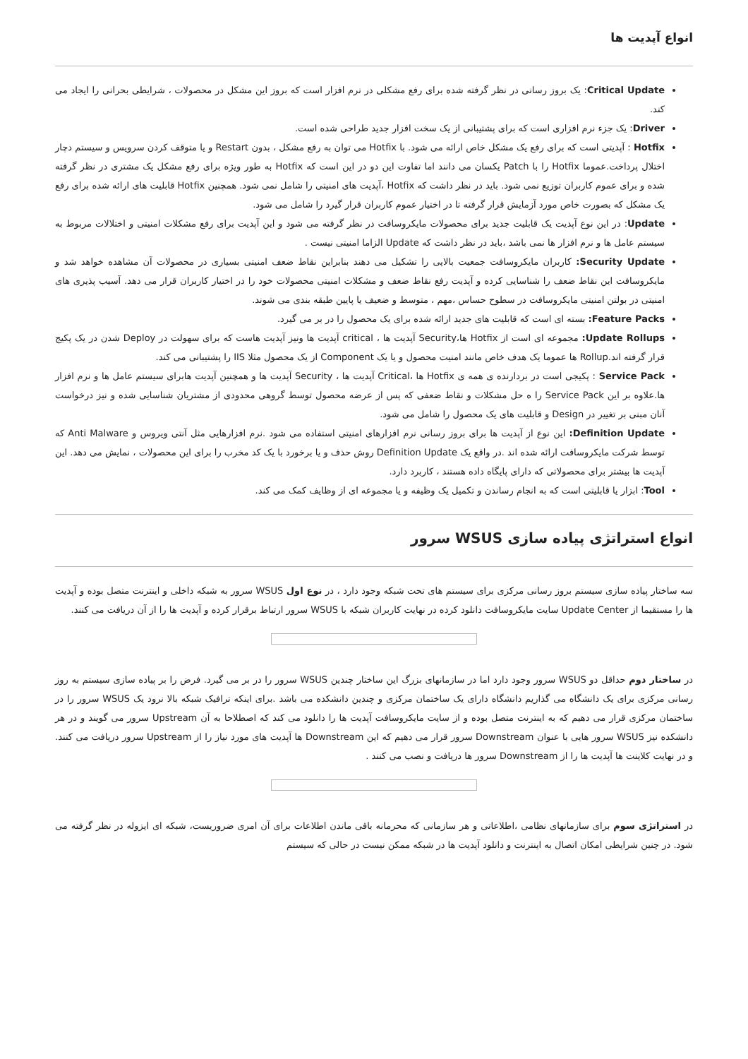انواع آپدیت ها
Critical Update: یک بروز رسانی در نظر گرفته شده برای رفع مشکلی در نرم افزار است که بروز این مشکل در محصولات ، شرایطی بحرانی را ایجاد می کند.
Driver: یک جزء نرم افزاری است که برای پشتیبانی از یک سخت افزار جدید طراحی شده است.
Hotfix : آپدیتی است که برای رفع یک مشکل خاص ارائه می شود. با Hotfix می توان به رفع مشکل ، بدون Restart و یا متوقف کردن سرویس و سیستم دچار اختلال پرداخت.عموما Hotfix را با Patch یکسان می دانند اما تفاوت این دو در این است که Hotfix به طور ویژه برای رفع مشکل یک مشتری در نظر گرفته شده و برای عموم کاربران توزیع نمی شود. باید در نظر داشت که Hotfix ،آپدیت های امنیتی را شامل نمی شود. همچنین Hotfix قابلیت های ارائه شده برای رفع یک مشکل که بصورت خاص مورد آزمایش قرار گرفته تا در اختیار عموم کاربران قرار گیرد را شامل می شود.
Update: در این نوع آپدیت یک قابلیت جدید برای محصولات مایکروسافت در نظر گرفته می شود و این آپدیت برای رفع مشکلات امنیتی و اختلالات مربوط به سیستم عامل ها و نرم افزار ها نمی باشد ،باید در نظر داشت که Update الزاما امنیتی نیست .
Security Update: کاربران مایکروسافت جمعیت بالایی را تشکیل می دهند بنابراین نقاط ضعف امنیتی بسیاری در محصولات آن مشاهده خواهد شد و مایکروسافت این نقاط ضعف را شناسایی کرده و آپدیت رفع نقاط ضعف و مشکلات امنیتی محصولات خود را در اختیار کاربران قرار می دهد. آسیب پذیری های امنیتی در بولتن امنیتی مایکروسافت در سطوح حساس ،مهم ، متوسط و ضعیف یا پایین طبقه بندی می شوند.
Feature Packs: بسته ای است که قابلیت های جدید ارائه شده برای یک محصول را در بر می گیرد.
Update Rollups: مجموعه ای است از Hotfix ها،Security آپدیت ها ، critical آپدیت ها ونیز آپدیت هاست که برای سهولت در Deploy شدن در یک پکیج قرار گرفته اند.Rollup ها عموما یک هدف خاص مانند امنیت محصول و یا یک Component از یک محصول مثلا IIS را پشتیبانی می کند.
Service Pack : پکیجی است در بردارنده ی همه ی Hotfix ها ،Critical آپدیت ها ، Security آپدیت ها و همچنین آپدیت هابرای سیستم عامل ها و نرم افزار ها.علاوه بر این Service Pack را ه حل مشکلات و نقاط ضعفی که پس از عرضه محصول توسط گروهی محدودی از مشتریان شناسایی شده و نیز درخواست آنان مبنی بر تغییر در Design و قابلیت های یک محصول را شامل می شود.
Definition Update: این نوع از آپدیت ها برای بروز رسانی نرم افزارهای امنیتی استفاده می شود .نرم افزارهایی مثل آنتی ویروس و Anti Malware که توسط شرکت مایکروسافت ارائه شده اند .در واقع یک Definition Update روش حذف و یا برخورد با یک کد مخرب را برای این محصولات ، نمایش می دهد. این آپدیت ها بیشتر برای محصولاتی که دارای پایگاه داده هستند ، کاربرد دارد.
Tool: ابزار یا قابلیتی است که به انجام رساندن و تکمیل یک وظیفه و یا مجموعه ای از وظایف کمک می کند.
انواع استراتژی پیاده سازی WSUS سرور
سه ساختار پیاده سازی سیستم بروز رسانی مرکزی برای سیستم های تحت شبکه وجود دارد ، در نوع اول WSUS سرور به شبکه داخلی و اینترنت متصل بوده و آپدیت ها را مستقیما از Update Center سایت مایکروسافت دانلود کرده در نهایت کاربران شبکه با WSUS سرور ارتباط برقرار کرده و آپدیت ها را از آن دریافت می کنند.
در ساختار دوم حداقل دو WSUS سرور وجود دارد اما در سازمانهای بزرگ این ساختار چندین WSUS سرور را در بر می گیرد. فرض را بر پیاده سازی سیستم به روز رسانی مرکزی برای یک دانشگاه می گذاریم دانشگاه دارای یک ساختمان مرکزی و چندین دانشکده می باشد .برای اینکه ترافیک شبکه بالا نرود یک WSUS سرور را در ساختمان مرکزی قرار می دهیم که به اینترنت متصل بوده و از سایت مایکروسافت آپدیت ها را دانلود می کند که اصطلاحا به آن Upstream سرور می گویند و در هر دانشکده نیز WSUS سرور هایی با عنوان Downstream سرور قرار می دهیم که این Downstream ها آپدیت های مورد نیاز را از Upstream سرور دریافت می کنند. و در نهایت کلاینت ها آپدیت ها را از Downstream سرور ها دریافت و نصب می کنند .
در استراتژی سوم برای سازمانهای نظامی ،اطلاعاتی و هر سازمانی که محرمانه باقی ماندن اطلاعات برای آن امری ضروریست، شبکه ای ایزوله در نظر گرفته می شود. در چنین شرایطی امکان اتصال به اینترنت و دانلود آپدیت ها در شبکه ممکن نیست در حالی که سیستم